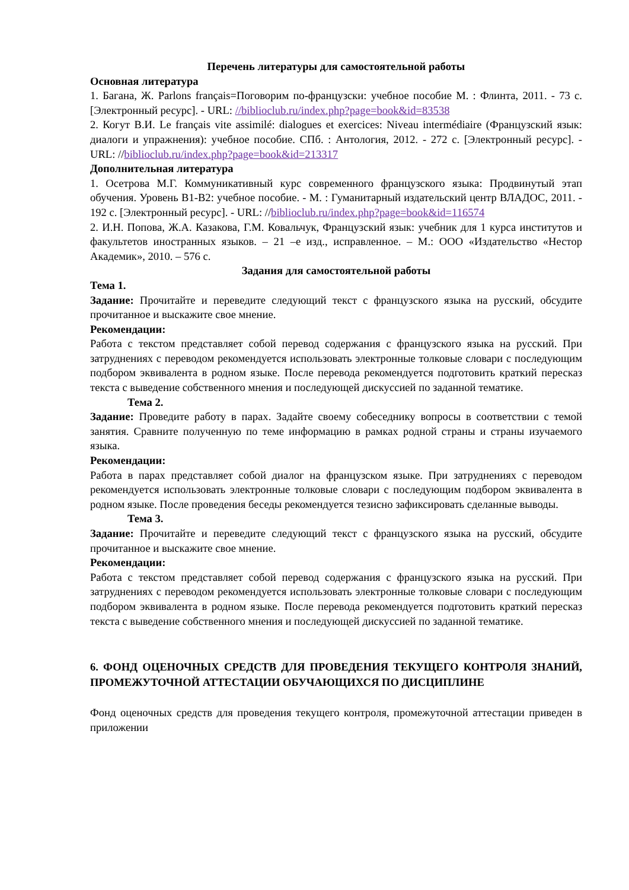Перечень литературы для самостоятельной работы
Основная литература
1. Багана, Ж. Parlons français=Поговорим по-французски: учебное пособие М. : Флинта, 2011. - 73 с. [Электронный ресурс]. - URL: //biblioclub.ru/index.php?page=book&id=83538
2. Когут В.И. Le français vite assimilé: dialogues et exercices: Niveau intermédiaire (Французский язык: диалоги и упражнения): учебное пособие. СПб. : Антология, 2012. - 272 с. [Электронный ресурс]. - URL: //biblioclub.ru/index.php?page=book&id=213317
Дополнительная литература
1. Осетрова М.Г. Коммуникативный курс современного французского языка: Продвинутый этап обучения. Уровень В1-В2: учебное пособие. - М. : Гуманитарный издательский центр ВЛАДОС, 2011. - 192 с. [Электронный ресурс]. - URL: //biblioclub.ru/index.php?page=book&id=116574
2. И.Н. Попова, Ж.А. Казакова, Г.М. Ковальчук, Французский язык: учебник для 1 курса институтов и факультетов иностранных языков. – 21 –е изд., исправленное. – М.: ООО «Издательство «Нестор Академик», 2010. – 576 с.
Задания для самостоятельной работы
Тема 1.
Задание: Прочитайте и переведите следующий текст с французского языка на русский, обсудите прочитанное и выскажите свое мнение.
Рекомендации:
Работа с текстом представляет собой перевод содержания с французского языка на русский. При затруднениях с переводом рекомендуется использовать электронные толковые словари с последующим подбором эквивалента в родном языке. После перевода рекомендуется подготовить краткий пересказ текста с выведение собственного мнения и последующей дискуссией по заданной тематике.
Тема 2.
Задание: Проведите работу в парах. Задайте своему собеседнику вопросы в соответствии с темой занятия. Сравните полученную по теме информацию в рамках родной страны и страны изучаемого языка.
Рекомендации:
Работа в парах представляет собой диалог на французском языке. При затруднениях с переводом рекомендуется использовать электронные толковые словари с последующим подбором эквивалента в родном языке. После проведения беседы рекомендуется тезисно зафиксировать сделанные выводы.
Тема 3.
Задание: Прочитайте и переведите следующий текст с французского языка на русский, обсудите прочитанное и выскажите свое мнение.
Рекомендации:
Работа с текстом представляет собой перевод содержания с французского языка на русский. При затруднениях с переводом рекомендуется использовать электронные толковые словари с последующим подбором эквивалента в родном языке. После перевода рекомендуется подготовить краткий пересказ текста с выведение собственного мнения и последующей дискуссией по заданной тематике.
6. ФОНД ОЦЕНОЧНЫХ СРЕДСТВ ДЛЯ ПРОВЕДЕНИЯ ТЕКУЩЕГО КОНТРОЛЯ ЗНАНИЙ, ПРОМЕЖУТОЧНОЙ АТТЕСТАЦИИ ОБУЧАЮЩИХСЯ ПО ДИСЦИПЛИНЕ
Фонд оценочных средств для проведения текущего контроля, промежуточной аттестации приведен в приложении